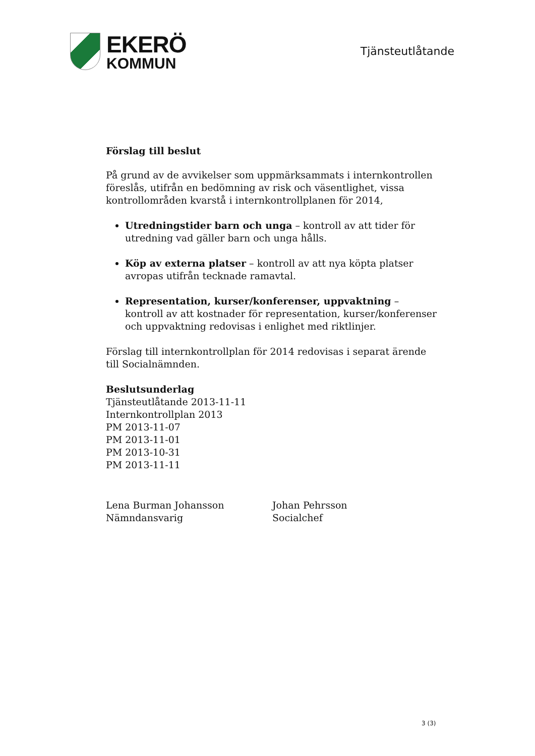EKERÖ
KOMMUN
Tjänsteutlåtande
Förslag till beslut
På grund av de avvikelser som uppmärksammats i internkontrollen föreslås, utifrån en bedömning av risk och väsentlighet, vissa kontrollområden kvarstå i internkontrollplanen för 2014,
Utredningstider barn och unga – kontroll av att tider för utredning vad gäller barn och unga hålls.
Köp av externa platser – kontroll av att nya köpta platser avropas utifrån tecknade ramavtal.
Representation, kurser/konferenser, uppvaktning – kontroll av att kostnader för representation, kurser/konferenser och uppvaktning redovisas i enlighet med riktlinjer.
Förslag till internkontrollplan för 2014 redovisas i separat ärende till Socialnämnden.
Beslutsunderlag
Tjänsteutlåtande 2013-11-11
Internkontrollplan 2013
PM 2013-11-07
PM 2013-11-01
PM 2013-10-31
PM 2013-11-11
Lena Burman Johansson
Nämndansvarig
Johan Pehrsson
Socialchef
3 (3)